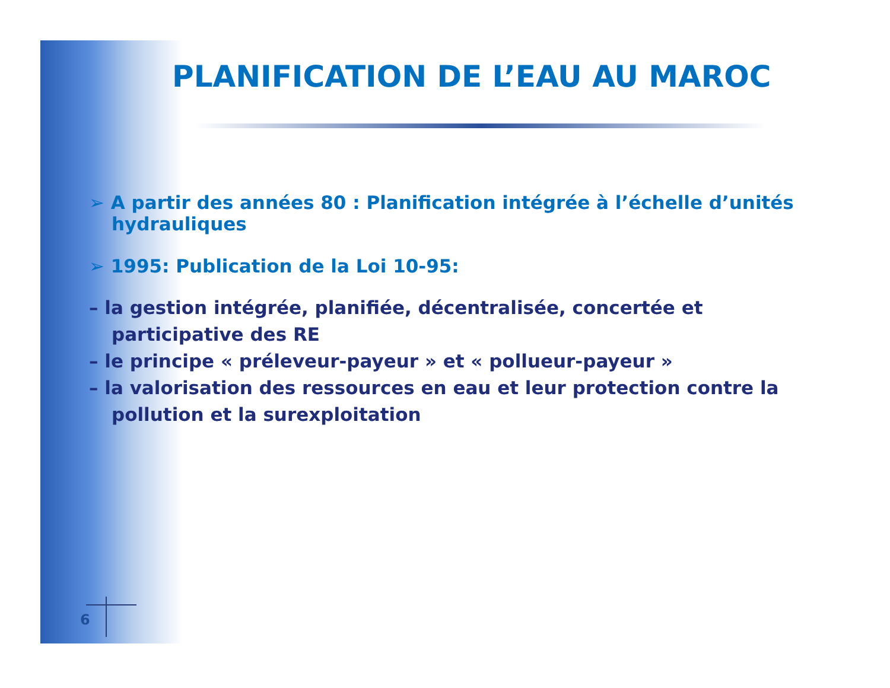PLANIFICATION DE L’EAU AU MAROC
➢ A partir des années 80 : Planification intégrée à l’échelle d’unités hydrauliques
➢ 1995: Publication de la Loi 10-95:
– la gestion intégrée, planifiée, décentralisée, concertée et participative des RE
– le principe « préleveur-payeur » et « pollueur-payeur »
– la valorisation des ressources en eau et leur protection contre la pollution et la surexploitation
6